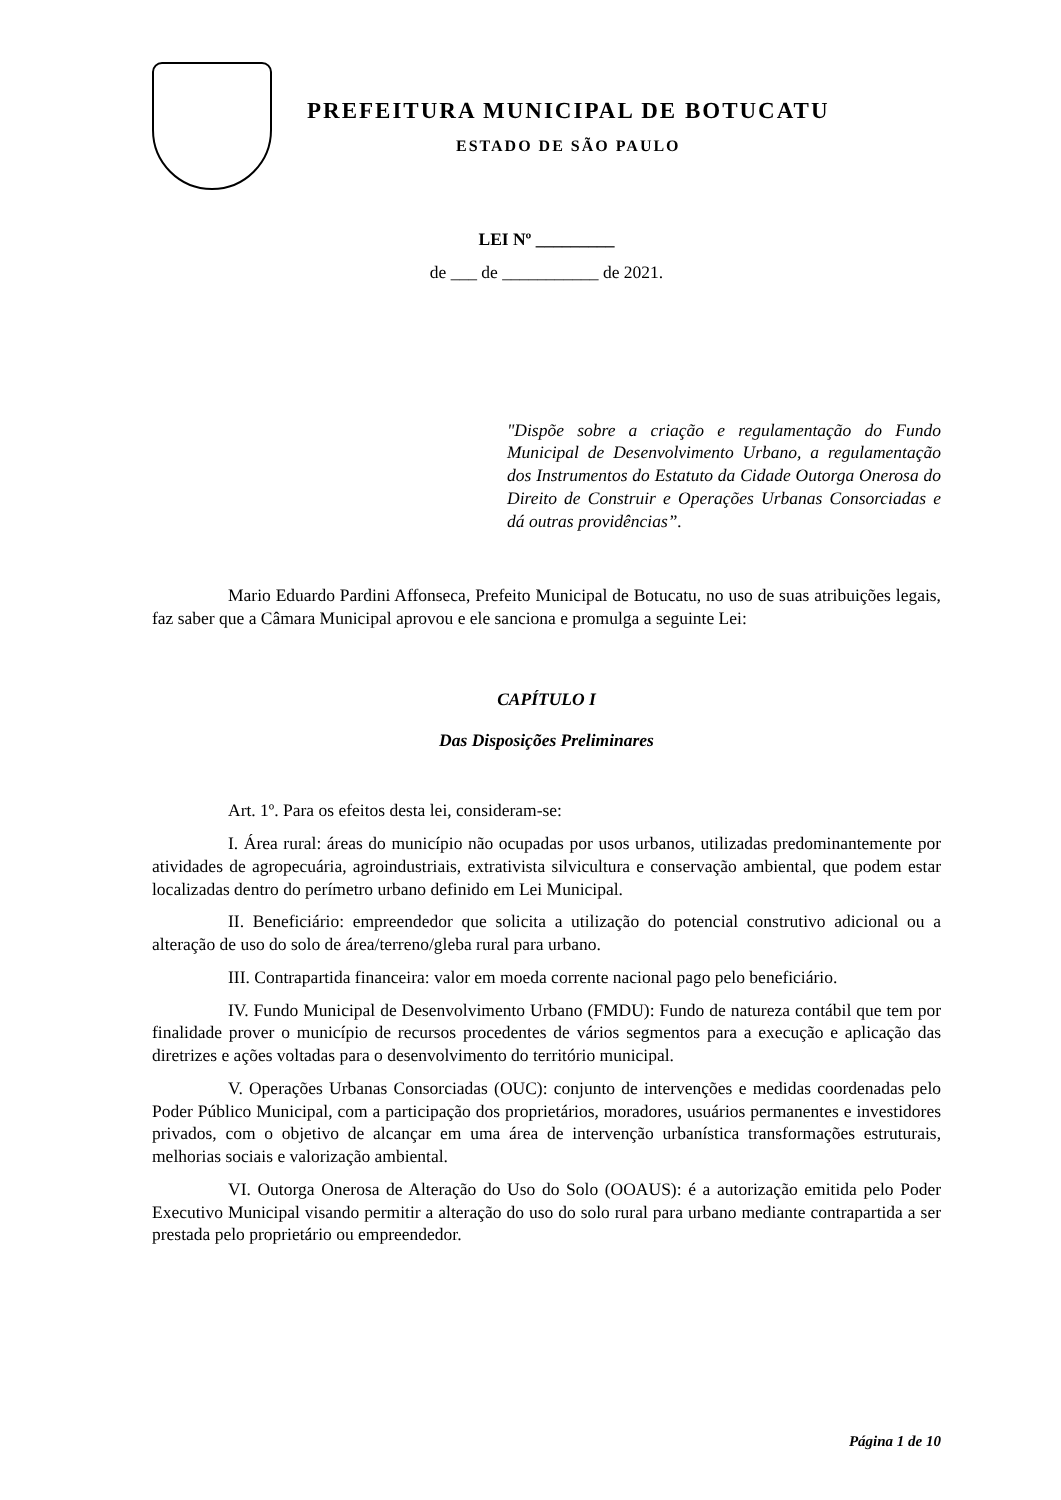PREFEITURA MUNICIPAL DE BOTUCATU
ESTADO DE SÃO PAULO
LEI Nº _________
de ___ de ___________ de 2021.
"Dispõe sobre a criação e regulamentação do Fundo Municipal de Desenvolvimento Urbano, a regulamentação dos Instrumentos do Estatuto da Cidade Outorga Onerosa do Direito de Construir e Operações Urbanas Consorciadas e dá outras providências”.
Mario Eduardo Pardini Affonseca, Prefeito Municipal de Botucatu, no uso de suas atribuições legais, faz saber que a Câmara Municipal aprovou e ele sanciona e promulga a seguinte Lei:
CAPÍTULO I
Das Disposições Preliminares
Art. 1º. Para os efeitos desta lei, consideram-se:
I. Área rural: áreas do município não ocupadas por usos urbanos, utilizadas predominantemente por atividades de agropecuária, agroindustriais, extrativista silvicultura e conservação ambiental, que podem estar localizadas dentro do perímetro urbano definido em Lei Municipal.
II. Beneficiário: empreendedor que solicita a utilização do potencial construtivo adicional ou a alteração de uso do solo de área/terreno/gleba rural para urbano.
III. Contrapartida financeira: valor em moeda corrente nacional pago pelo beneficiário.
IV. Fundo Municipal de Desenvolvimento Urbano (FMDU): Fundo de natureza contábil que tem por finalidade prover o município de recursos procedentes de vários segmentos para a execução e aplicação das diretrizes e ações voltadas para o desenvolvimento do território municipal.
V. Operações Urbanas Consorciadas (OUC): conjunto de intervenções e medidas coordenadas pelo Poder Público Municipal, com a participação dos proprietários, moradores, usuários permanentes e investidores privados, com o objetivo de alcançar em uma área de intervenção urbanística transformações estruturais, melhorias sociais e valorização ambiental.
VI. Outorga Onerosa de Alteração do Uso do Solo (OOAUS): é a autorização emitida pelo Poder Executivo Municipal visando permitir a alteração do uso do solo rural para urbano mediante contrapartida a ser prestada pelo proprietário ou empreendedor.
Página 1 de 10